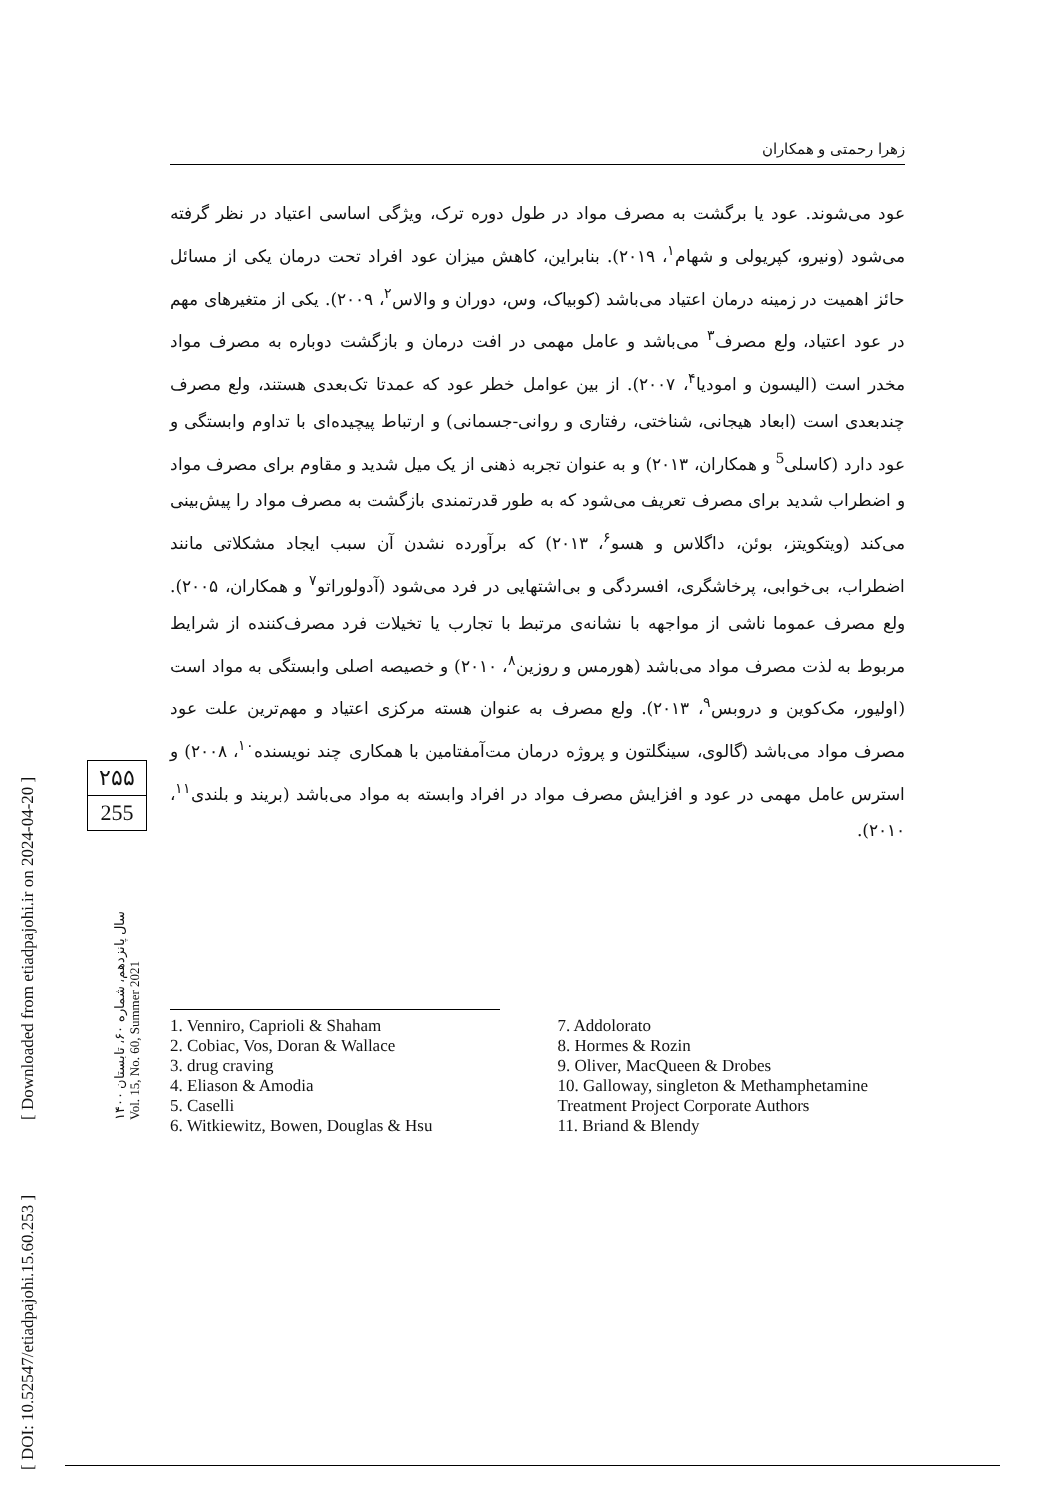زهرا رحمتی و همکاران
عود می‌شوند. عود یا برگشت به مصرف مواد در طول دوره ترک، ویژگی اساسی اعتیاد در نظر گرفته می‌شود (ونیرو، کپریولی و شهام<sup>۱</sup>، ۲۰۱۹). بنابراین، کاهش میزان عود افراد تحت درمان یکی از مسائل حائز اهمیت در زمینه درمان اعتیاد می‌باشد (کوبیاک، وس، دوران و والاس<sup>۲</sup>، ۲۰۰۹). یکی از متغیرهای مهم در عود اعتیاد، ولع مصرف<sup>۳</sup> می‌باشد و عامل مهمی در افت درمان و بازگشت دوباره به مصرف مواد مخدر است (الیسون و امودیا<sup>۴</sup>، ۲۰۰۷). از بین عوامل خطر عود که عمدتا تک‌بعدی هستند، ولع مصرف چندبعدی است (ابعاد هیجانی، شناختی، رفتاری و روانی-جسمانی) و ارتباط پیچیده‌ای با تداوم وابستگی و عود دارد (کاسلی<sup>5</sup> و همکاران، ۲۰۱۳) و به عنوان تجربه ذهنی از یک میل شدید و مقاوم برای مصرف مواد و اضطراب شدید برای مصرف تعریف می‌شود که به طور قدرتمندی بازگشت به مصرف مواد را پیش‌بینی می‌کند (ویتکویتز، بوئن، داگلاس و هسو<sup>۶</sup>، ۲۰۱۳) که برآورده نشدن آن سبب ایجاد مشکلاتی مانند اضطراب، بی‌خوابی، پرخاشگری، افسردگی و بی‌اشتهایی در فرد می‌شود (آدولوراتو<sup>۷</sup> و همکاران، ۲۰۰۵). ولع مصرف عموما ناشی از مواجهه با نشانه‌ی مرتبط با تجارب یا تخیلات فرد مصرف‌کننده از شرایط مربوط به لذت مصرف مواد می‌باشد (هورمس و روزین<sup>۸</sup>، ۲۰۱۰) و خصیصه اصلی وابستگی به مواد است (اولیور، مک‌کوین و دروبس<sup>۹</sup>، ۲۰۱۳). ولع مصرف به عنوان هسته مرکزی اعتیاد و مهم‌ترین علت عود مصرف مواد می‌باشد (گالوی، سینگلتون و پروژه درمان مت‌آمفتامین با همکاری چند نویسنده<sup>۱۰</sup>، ۲۰۰۸) و استرس عامل مهمی در عود و افزایش مصرف مواد در افراد وابسته به مواد می‌باشد (بریند و بلندی<sup>۱۱</sup>، ۲۰۱۰).
1. Venniro, Caprioli & Shaham
2. Cobiac, Vos, Doran & Wallace
3. drug craving
4. Eliason & Amodia
5. Caselli
6. Witkiewitz, Bowen, Douglas & Hsu
7. Addolorato
8. Hormes & Rozin
9. Oliver, MacQueen & Drobes
10. Galloway, singleton & Methamphetamine Treatment Project Corporate Authors
11. Briand & Blendy
۲۵۵
255
سال پانزدهم، شماره ۶۰، تابستان ۱۴۰۰
Vol. 15, No. 60, Summer 2021
[ Downloaded from etiadpajohi.ir on 2024-04-20 ]
[ DOI: 10.52547/etiadpajohi.15.60.253 ]